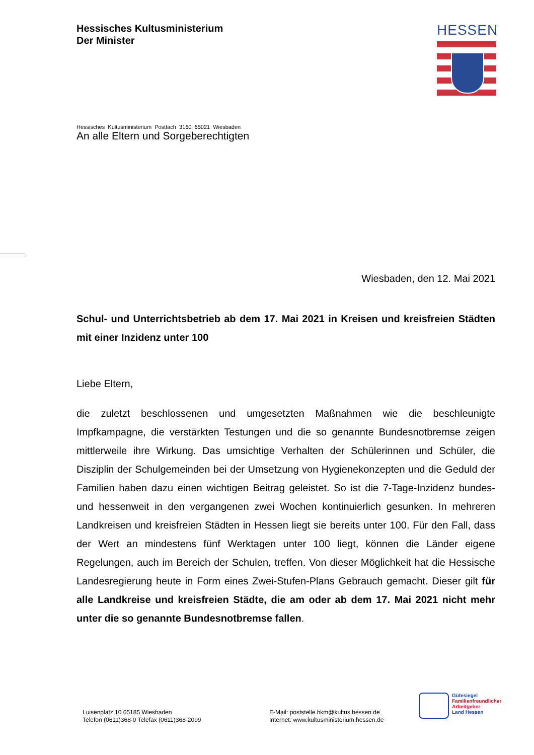Hessisches Kultusministerium
Der Minister
HESSEN
Hessisches Kultusministerium Postfach 3160 65021 Wiesbaden
An alle Eltern und Sorgeberechtigten
Wiesbaden, den 12. Mai 2021
Schul- und Unterrichtsbetrieb ab dem 17. Mai 2021 in Kreisen und kreisfreien Städten mit einer Inzidenz unter 100
Liebe Eltern,
die zuletzt beschlossenen und umgesetzten Maßnahmen wie die beschleunigte Impfkampagne, die verstärkten Testungen und die so genannte Bundesnotbremse zeigen mittlerweile ihre Wirkung. Das umsichtige Verhalten der Schülerinnen und Schüler, die Disziplin der Schulgemeinden bei der Umsetzung von Hygienekonzepten und die Geduld der Familien haben dazu einen wichtigen Beitrag geleistet. So ist die 7-Tage-Inzidenz bundes- und hessenweit in den vergangenen zwei Wochen kontinuierlich gesunken. In mehreren Landkreisen und kreisfreien Städten in Hessen liegt sie bereits unter 100. Für den Fall, dass der Wert an mindestens fünf Werktagen unter 100 liegt, können die Länder eigene Regelungen, auch im Bereich der Schulen, treffen. Von dieser Möglichkeit hat die Hessische Landesregierung heute in Form eines Zwei-Stufen-Plans Gebrauch gemacht. Dieser gilt für alle Landkreise und kreisfreien Städte, die am oder ab dem 17. Mai 2021 nicht mehr unter die so genannte Bundesnotbremse fallen.
Luisenplatz 10 65185 Wiesbaden
Telefon (0611)368-0 Telefax (0611)368-2099
E-Mail: poststelle.hkm@kultus.hessen.de
Internet: www.kultusministerium.hessen.de
Gütesiegel
Familienfreundlicher
Arbeitgeber
Land Hessen